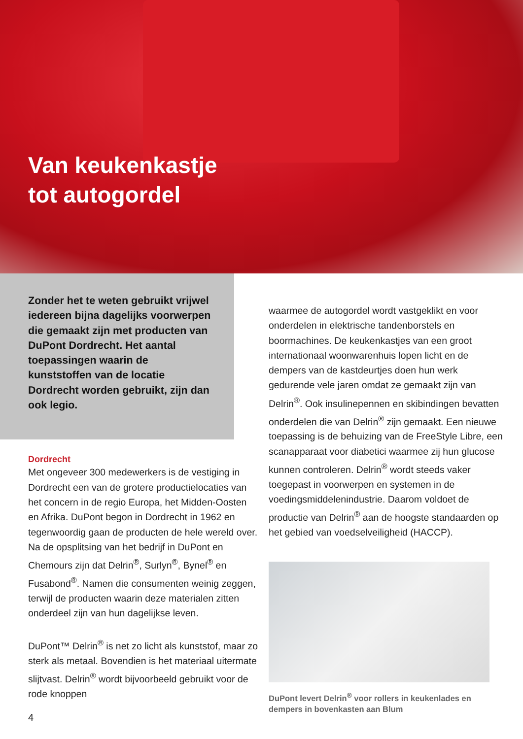Van keukenkastje
tot autogordel
Zonder het te weten gebruikt vrijwel iedereen bijna dagelijks voorwerpen die gemaakt zijn met producten van DuPont Dordrecht. Het aantal toepassingen waarin de kunststoffen van de locatie Dordrecht worden gebruikt, zijn dan ook legio.
Dordrecht
Met ongeveer 300 medewerkers is de vestiging in Dordrecht een van de grotere productielocaties van het concern in de regio Europa, het Midden-Oosten en Afrika. DuPont begon in Dordrecht in 1962 en tegenwoordig gaan de producten de hele wereld over. Na de opsplitsing van het bedrijf in DuPont en Chemours zijn dat Delrin<sup>®</sup>, Surlyn<sup>®</sup>, Bynel<sup>®</sup> en Fusabond<sup>®</sup>. Namen die consumenten weinig zeggen, terwijl de producten waarin deze materialen zitten onderdeel zijn van hun dagelijkse leven.
DuPont™ Delrin<sup>®</sup> is net zo licht als kunststof, maar zo sterk als metaal. Bovendien is het materiaal uitermate slijtvast. Delrin<sup>®</sup> wordt bijvoorbeeld gebruikt voor de rode knoppen
waarmee de autogordel wordt vastgeklikt en voor onderdelen in elektrische tandenborstels en boormachines. De keukenkastjes van een groot internationaal woonwarenhuis lopen licht en de dempers van de kastdeurtjes doen hun werk gedurende vele jaren omdat ze gemaakt zijn van Delrin<sup>®</sup>. Ook insulinepennen en skibindingen bevatten onderdelen die van Delrin<sup>®</sup> zijn gemaakt. Een nieuwe toepassing is de behuizing van de FreeStyle Libre, een scanapparaat voor diabetici waarmee zij hun glucose kunnen controleren. Delrin<sup>®</sup> wordt steeds vaker toegepast in voorwerpen en systemen in de voedingsmiddelenindustrie. Daarom voldoet de productie van Delrin<sup>®</sup> aan de hoogste standaarden op het gebied van voedselveiligheid (HACCP).
DuPont levert Delrin<sup>®</sup> voor rollers in keukenlades en dempers in bovenkasten aan Blum
4